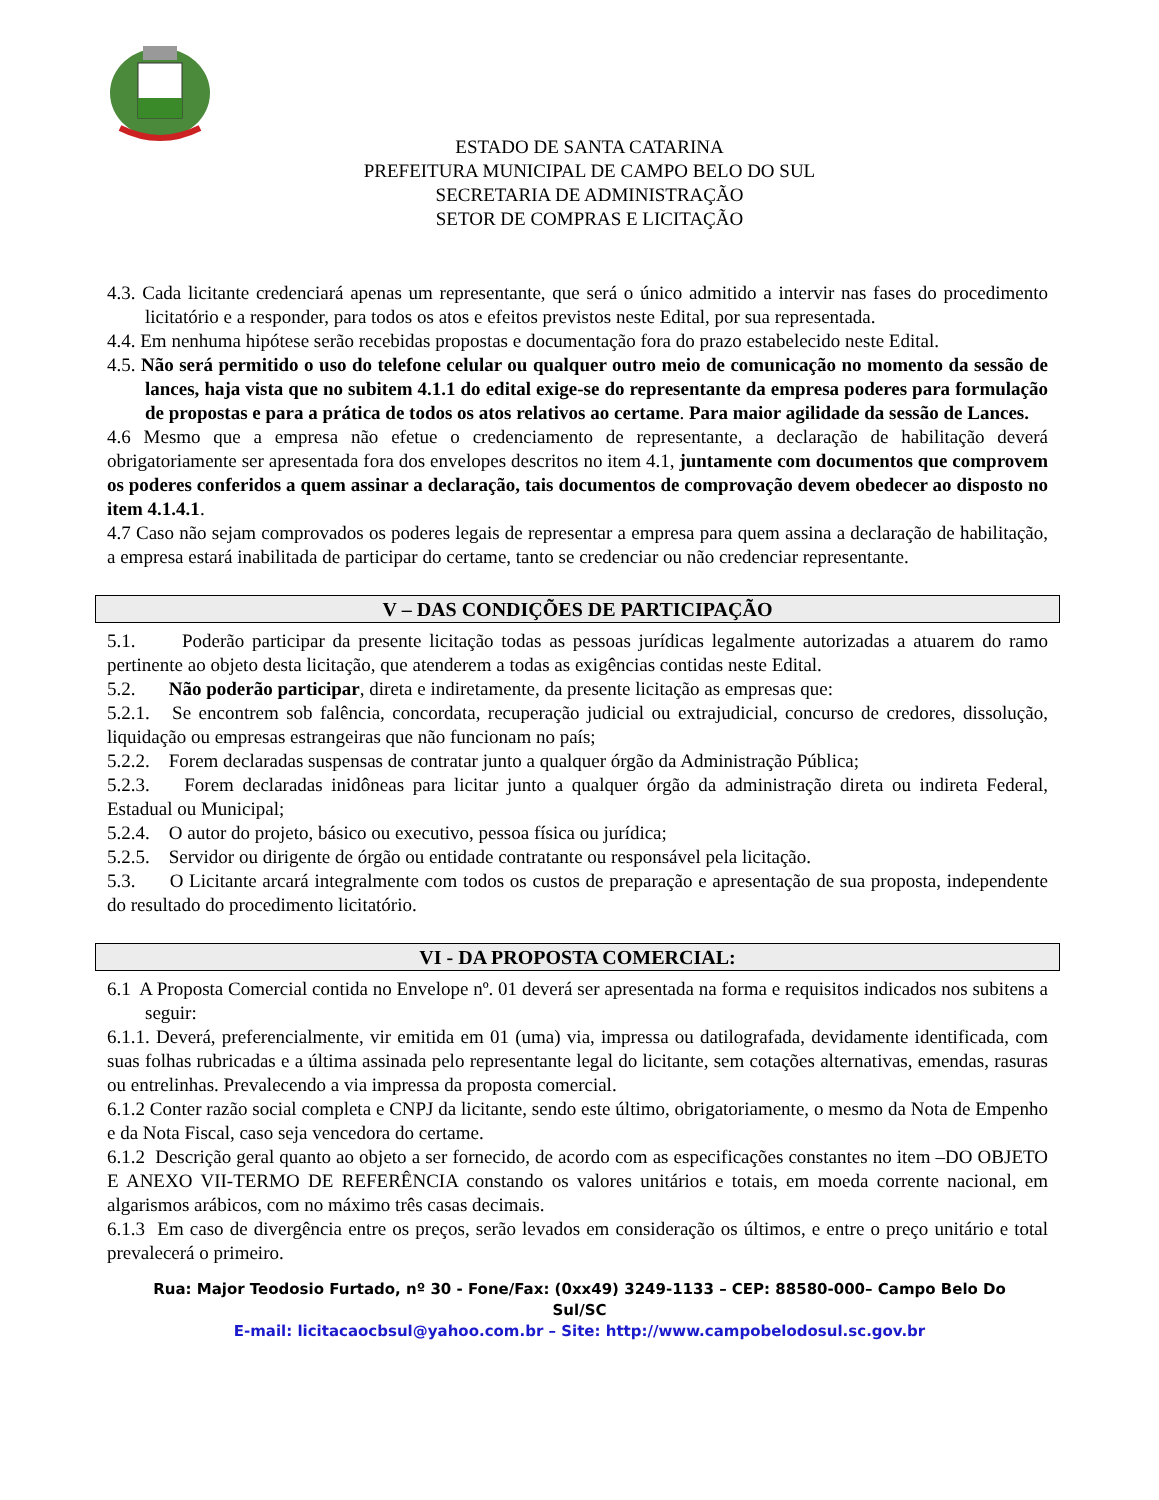ESTADO DE SANTA CATARINA
PREFEITURA MUNICIPAL DE CAMPO BELO DO SUL
SECRETARIA DE ADMINISTRAÇÃO
SETOR DE COMPRAS E LICITAÇÃO
4.3. Cada licitante credenciará apenas um representante, que será o único admitido a intervir nas fases do procedimento licitatório e a responder, para todos os atos e efeitos previstos neste Edital, por sua representada.
4.4. Em nenhuma hipótese serão recebidas propostas e documentação fora do prazo estabelecido neste Edital.
4.5. Não será permitido o uso do telefone celular ou qualquer outro meio de comunicação no momento da sessão de lances, haja vista que no subitem 4.1.1 do edital exige-se do representante da empresa poderes para formulação de propostas e para a prática de todos os atos relativos ao certame. Para maior agilidade da sessão de Lances.
4.6 Mesmo que a empresa não efetue o credenciamento de representante, a declaração de habilitação deverá obrigatoriamente ser apresentada fora dos envelopes descritos no item 4.1, juntamente com documentos que comprovem os poderes conferidos a quem assinar a declaração, tais documentos de comprovação devem obedecer ao disposto no item 4.1.4.1.
4.7 Caso não sejam comprovados os poderes legais de representar a empresa para quem assina a declaração de habilitação, a empresa estará inabilitada de participar do certame, tanto se credenciar ou não credenciar representante.
V – DAS CONDIÇÕES DE PARTICIPAÇÃO
5.1. Poderão participar da presente licitação todas as pessoas jurídicas legalmente autorizadas a atuarem do ramo pertinente ao objeto desta licitação, que atenderem a todas as exigências contidas neste Edital.
5.2. Não poderão participar, direta e indiretamente, da presente licitação as empresas que:
5.2.1. Se encontrem sob falência, concordata, recuperação judicial ou extrajudicial, concurso de credores, dissolução, liquidação ou empresas estrangeiras que não funcionam no país;
5.2.2. Forem declaradas suspensas de contratar junto a qualquer órgão da Administração Pública;
5.2.3. Forem declaradas inidôneas para licitar junto a qualquer órgão da administração direta ou indireta Federal, Estadual ou Municipal;
5.2.4. O autor do projeto, básico ou executivo, pessoa física ou jurídica;
5.2.5. Servidor ou dirigente de órgão ou entidade contratante ou responsável pela licitação.
5.3. O Licitante arcará integralmente com todos os custos de preparação e apresentação de sua proposta, independente do resultado do procedimento licitatório.
VI - DA PROPOSTA COMERCIAL:
6.1 A Proposta Comercial contida no Envelope nº. 01 deverá ser apresentada na forma e requisitos indicados nos subitens a seguir:
6.1.1. Deverá, preferencialmente, vir emitida em 01 (uma) via, impressa ou datilografada, devidamente identificada, com suas folhas rubricadas e a última assinada pelo representante legal do licitante, sem cotações alternativas, emendas, rasuras ou entrelinhas. Prevalecendo a via impressa da proposta comercial.
6.1.2 Conter razão social completa e CNPJ da licitante, sendo este último, obrigatoriamente, o mesmo da Nota de Empenho e da Nota Fiscal, caso seja vencedora do certame.
6.1.2 Descrição geral quanto ao objeto a ser fornecido, de acordo com as especificações constantes no item –DO OBJETO E ANEXO VII-TERMO DE REFERÊNCIA constando os valores unitários e totais, em moeda corrente nacional, em algarismos arábicos, com no máximo três casas decimais.
6.1.3 Em caso de divergência entre os preços, serão levados em consideração os últimos, e entre o preço unitário e total prevalecerá o primeiro.
Rua: Major Teodosio Furtado, nº 30 - Fone/Fax: (0xx49) 3249-1133 – CEP: 88580-000– Campo Belo Do Sul/SC
E-mail: licitacaocbsul@yahoo.com.br – Site: http://www.campobelodosul.sc.gov.br